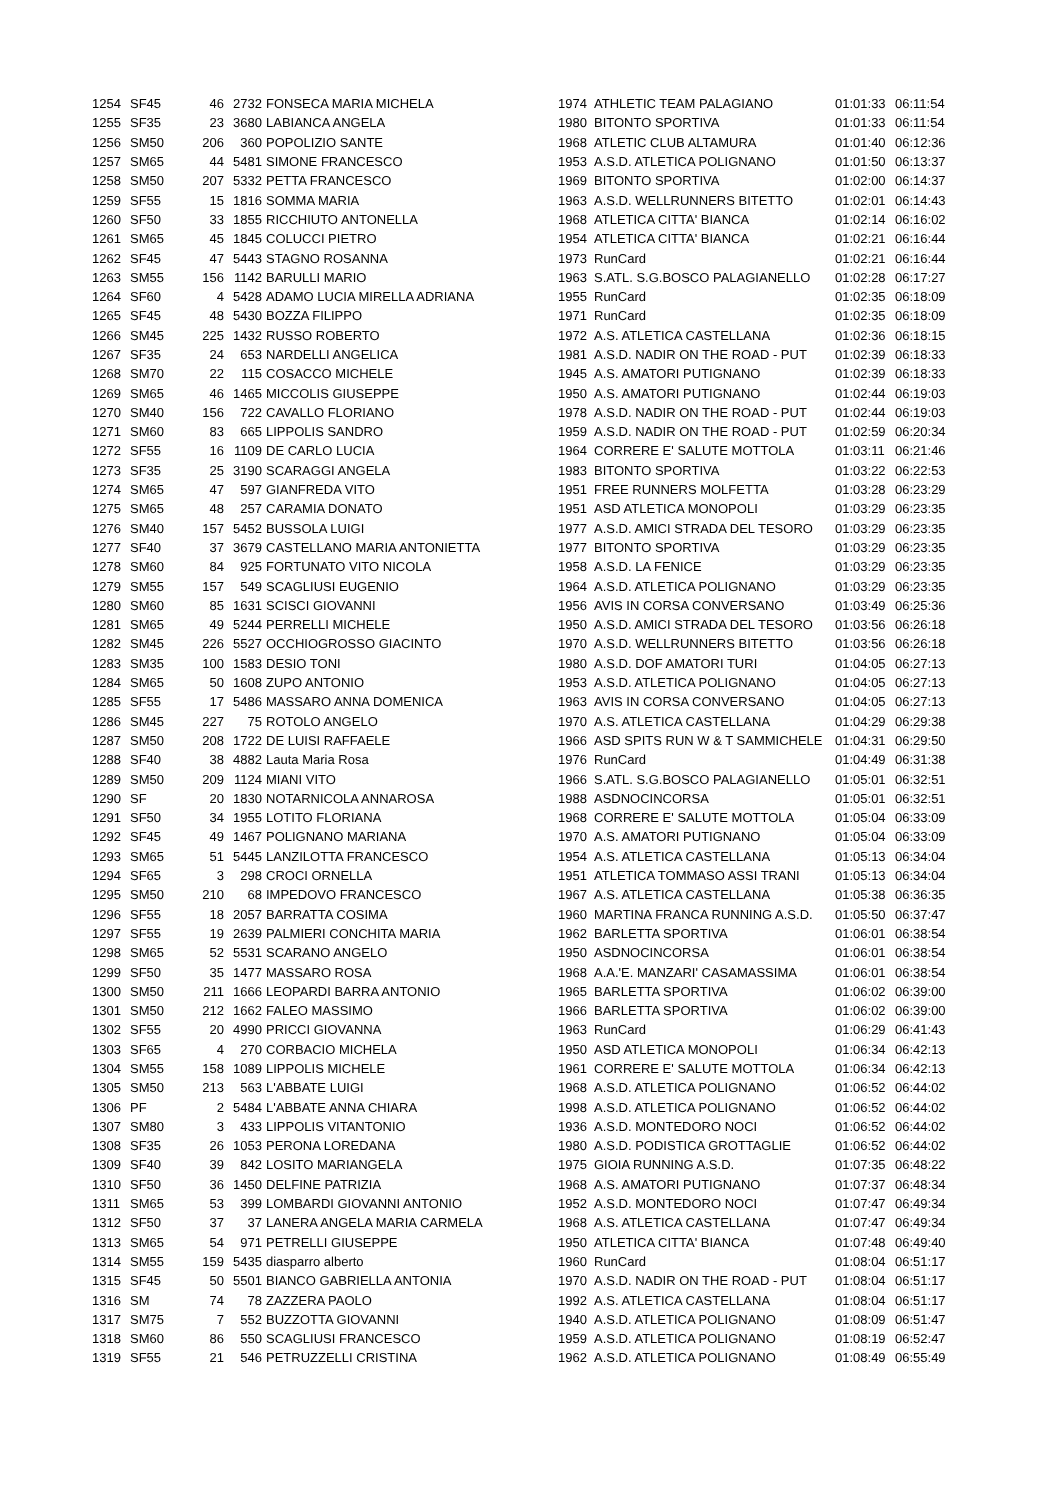| 1254 | SF45 | 46 | 2732 | FONSECA MARIA MICHELA | 1974 | ATHLETIC TEAM PALAGIANO | 01:01:33 | 06:11:54 |
| 1255 | SF35 | 23 | 3680 | LABIANCA ANGELA | 1980 | BITONTO SPORTIVA | 01:01:33 | 06:11:54 |
| 1256 | SM50 | 206 | 360 | POPOLIZIO SANTE | 1968 | ATLETIC CLUB ALTAMURA | 01:01:40 | 06:12:36 |
| 1257 | SM65 | 44 | 5481 | SIMONE FRANCESCO | 1953 | A.S.D. ATLETICA POLIGNANO | 01:01:50 | 06:13:37 |
| 1258 | SM50 | 207 | 5332 | PETTA FRANCESCO | 1969 | BITONTO SPORTIVA | 01:02:00 | 06:14:37 |
| 1259 | SF55 | 15 | 1816 | SOMMA MARIA | 1963 | A.S.D. WELLRUNNERS BITETTO | 01:02:01 | 06:14:43 |
| 1260 | SF50 | 33 | 1855 | RICCHIUTO ANTONELLA | 1968 | ATLETICA CITTA' BIANCA | 01:02:14 | 06:16:02 |
| 1261 | SM65 | 45 | 1845 | COLUCCI PIETRO | 1954 | ATLETICA CITTA' BIANCA | 01:02:21 | 06:16:44 |
| 1262 | SF45 | 47 | 5443 | STAGNO ROSANNA | 1973 | RunCard | 01:02:21 | 06:16:44 |
| 1263 | SM55 | 156 | 1142 | BARULLI MARIO | 1963 | S.ATL. S.G.BOSCO PALAGIANELLO | 01:02:28 | 06:17:27 |
| 1264 | SF60 | 4 | 5428 | ADAMO LUCIA MIRELLA ADRIANA | 1955 | RunCard | 01:02:35 | 06:18:09 |
| 1265 | SF45 | 48 | 5430 | BOZZA FILIPPO | 1971 | RunCard | 01:02:35 | 06:18:09 |
| 1266 | SM45 | 225 | 1432 | RUSSO ROBERTO | 1972 | A.S. ATLETICA CASTELLANA | 01:02:36 | 06:18:15 |
| 1267 | SF35 | 24 | 653 | NARDELLI ANGELICA | 1981 | A.S.D. NADIR ON THE ROAD - PUT | 01:02:39 | 06:18:33 |
| 1268 | SM70 | 22 | 115 | COSACCO MICHELE | 1945 | A.S. AMATORI PUTIGNANO | 01:02:39 | 06:18:33 |
| 1269 | SM65 | 46 | 1465 | MICCOLIS GIUSEPPE | 1950 | A.S. AMATORI PUTIGNANO | 01:02:44 | 06:19:03 |
| 1270 | SM40 | 156 | 722 | CAVALLO FLORIANO | 1978 | A.S.D. NADIR ON THE ROAD - PUT | 01:02:44 | 06:19:03 |
| 1271 | SM60 | 83 | 665 | LIPPOLIS SANDRO | 1959 | A.S.D. NADIR ON THE ROAD - PUT | 01:02:59 | 06:20:34 |
| 1272 | SF55 | 16 | 1109 | DE CARLO LUCIA | 1964 | CORRERE E' SALUTE MOTTOLA | 01:03:11 | 06:21:46 |
| 1273 | SF35 | 25 | 3190 | SCARAGGI ANGELA | 1983 | BITONTO SPORTIVA | 01:03:22 | 06:22:53 |
| 1274 | SM65 | 47 | 597 | GIANFREDA VITO | 1951 | FREE RUNNERS MOLFETTA | 01:03:28 | 06:23:29 |
| 1275 | SM65 | 48 | 257 | CARAMIA DONATO | 1951 | ASD ATLETICA MONOPOLI | 01:03:29 | 06:23:35 |
| 1276 | SM40 | 157 | 5452 | BUSSOLA LUIGI | 1977 | A.S.D. AMICI STRADA DEL TESORO | 01:03:29 | 06:23:35 |
| 1277 | SF40 | 37 | 3679 | CASTELLANO MARIA ANTONIETTA | 1977 | BITONTO SPORTIVA | 01:03:29 | 06:23:35 |
| 1278 | SM60 | 84 | 925 | FORTUNATO VITO NICOLA | 1958 | A.S.D. LA FENICE | 01:03:29 | 06:23:35 |
| 1279 | SM55 | 157 | 549 | SCAGLIUSI EUGENIO | 1964 | A.S.D. ATLETICA POLIGNANO | 01:03:29 | 06:23:35 |
| 1280 | SM60 | 85 | 1631 | SCISCI GIOVANNI | 1956 | AVIS IN CORSA CONVERSANO | 01:03:49 | 06:25:36 |
| 1281 | SM65 | 49 | 5244 | PERRELLI MICHELE | 1950 | A.S.D. AMICI STRADA DEL TESORO | 01:03:56 | 06:26:18 |
| 1282 | SM45 | 226 | 5527 | OCCHIOGROSSO GIACINTO | 1970 | A.S.D. WELLRUNNERS BITETTO | 01:03:56 | 06:26:18 |
| 1283 | SM35 | 100 | 1583 | DESIO TONI | 1980 | A.S.D. DOF AMATORI TURI | 01:04:05 | 06:27:13 |
| 1284 | SM65 | 50 | 1608 | ZUPO ANTONIO | 1953 | A.S.D. ATLETICA POLIGNANO | 01:04:05 | 06:27:13 |
| 1285 | SF55 | 17 | 5486 | MASSARO ANNA DOMENICA | 1963 | AVIS IN CORSA CONVERSANO | 01:04:05 | 06:27:13 |
| 1286 | SM45 | 227 | 75 | ROTOLO ANGELO | 1970 | A.S. ATLETICA CASTELLANA | 01:04:29 | 06:29:38 |
| 1287 | SM50 | 208 | 1722 | DE LUISI RAFFAELE | 1966 | ASD SPITS RUN W & T SAMMICHELE | 01:04:31 | 06:29:50 |
| 1288 | SF40 | 38 | 4882 | Lauta Maria Rosa | 1976 | RunCard | 01:04:49 | 06:31:38 |
| 1289 | SM50 | 209 | 1124 | MIANI VITO | 1966 | S.ATL. S.G.BOSCO PALAGIANELLO | 01:05:01 | 06:32:51 |
| 1290 | SF | 20 | 1830 | NOTARNICOLA ANNAROSA | 1988 | ASDNOCINCORSA | 01:05:01 | 06:32:51 |
| 1291 | SF50 | 34 | 1955 | LOTITO FLORIANA | 1968 | CORRERE E' SALUTE MOTTOLA | 01:05:04 | 06:33:09 |
| 1292 | SF45 | 49 | 1467 | POLIGNANO MARIANA | 1970 | A.S. AMATORI PUTIGNANO | 01:05:04 | 06:33:09 |
| 1293 | SM65 | 51 | 5445 | LANZILOTTA FRANCESCO | 1954 | A.S. ATLETICA CASTELLANA | 01:05:13 | 06:34:04 |
| 1294 | SF65 | 3 | 298 | CROCI ORNELLA | 1951 | ATLETICA TOMMASO ASSI TRANI | 01:05:13 | 06:34:04 |
| 1295 | SM50 | 210 | 68 | IMPEDOVO FRANCESCO | 1967 | A.S. ATLETICA CASTELLANA | 01:05:38 | 06:36:35 |
| 1296 | SF55 | 18 | 2057 | BARRATTA COSIMA | 1960 | MARTINA FRANCA RUNNING A.S.D. | 01:05:50 | 06:37:47 |
| 1297 | SF55 | 19 | 2639 | PALMIERI CONCHITA MARIA | 1962 | BARLETTA SPORTIVA | 01:06:01 | 06:38:54 |
| 1298 | SM65 | 52 | 5531 | SCARANO ANGELO | 1950 | ASDNOCINCORSA | 01:06:01 | 06:38:54 |
| 1299 | SF50 | 35 | 1477 | MASSARO ROSA | 1968 | A.A.'E. MANZARI' CASAMASSIMA | 01:06:01 | 06:38:54 |
| 1300 | SM50 | 211 | 1666 | LEOPARDI BARRA ANTONIO | 1965 | BARLETTA SPORTIVA | 01:06:02 | 06:39:00 |
| 1301 | SM50 | 212 | 1662 | FALEO MASSIMO | 1966 | BARLETTA SPORTIVA | 01:06:02 | 06:39:00 |
| 1302 | SF55 | 20 | 4990 | PRICCI GIOVANNA | 1963 | RunCard | 01:06:29 | 06:41:43 |
| 1303 | SF65 | 4 | 270 | CORBACIO MICHELA | 1950 | ASD ATLETICA MONOPOLI | 01:06:34 | 06:42:13 |
| 1304 | SM55 | 158 | 1089 | LIPPOLIS MICHELE | 1961 | CORRERE E' SALUTE MOTTOLA | 01:06:34 | 06:42:13 |
| 1305 | SM50 | 213 | 563 | L'ABBATE LUIGI | 1968 | A.S.D. ATLETICA POLIGNANO | 01:06:52 | 06:44:02 |
| 1306 | PF | 2 | 5484 | L'ABBATE ANNA CHIARA | 1998 | A.S.D. ATLETICA POLIGNANO | 01:06:52 | 06:44:02 |
| 1307 | SM80 | 3 | 433 | LIPPOLIS VITANTONIO | 1936 | A.S.D. MONTEDORO NOCI | 01:06:52 | 06:44:02 |
| 1308 | SF35 | 26 | 1053 | PERONA LOREDANA | 1980 | A.S.D. PODISTICA GROTTAGLIE | 01:06:52 | 06:44:02 |
| 1309 | SF40 | 39 | 842 | LOSITO MARIANGELA | 1975 | GIOIA RUNNING A.S.D. | 01:07:35 | 06:48:22 |
| 1310 | SF50 | 36 | 1450 | DELFINE PATRIZIA | 1968 | A.S. AMATORI PUTIGNANO | 01:07:37 | 06:48:34 |
| 1311 | SM65 | 53 | 399 | LOMBARDI GIOVANNI ANTONIO | 1952 | A.S.D. MONTEDORO NOCI | 01:07:47 | 06:49:34 |
| 1312 | SF50 | 37 | 37 | LANERA ANGELA MARIA CARMELA | 1968 | A.S. ATLETICA CASTELLANA | 01:07:47 | 06:49:34 |
| 1313 | SM65 | 54 | 971 | PETRELLI GIUSEPPE | 1950 | ATLETICA CITTA' BIANCA | 01:07:48 | 06:49:40 |
| 1314 | SM55 | 159 | 5435 | diasparro alberto | 1960 | RunCard | 01:08:04 | 06:51:17 |
| 1315 | SF45 | 50 | 5501 | BIANCO GABRIELLA ANTONIA | 1970 | A.S.D. NADIR ON THE ROAD - PUT | 01:08:04 | 06:51:17 |
| 1316 | SM | 74 | 78 | ZAZZERA PAOLO | 1992 | A.S. ATLETICA CASTELLANA | 01:08:04 | 06:51:17 |
| 1317 | SM75 | 7 | 552 | BUZZOTTA GIOVANNI | 1940 | A.S.D. ATLETICA POLIGNANO | 01:08:09 | 06:51:47 |
| 1318 | SM60 | 86 | 550 | SCAGLIUSI FRANCESCO | 1959 | A.S.D. ATLETICA POLIGNANO | 01:08:19 | 06:52:47 |
| 1319 | SF55 | 21 | 546 | PETRUZZELLI CRISTINA | 1962 | A.S.D. ATLETICA POLIGNANO | 01:08:49 | 06:55:49 |